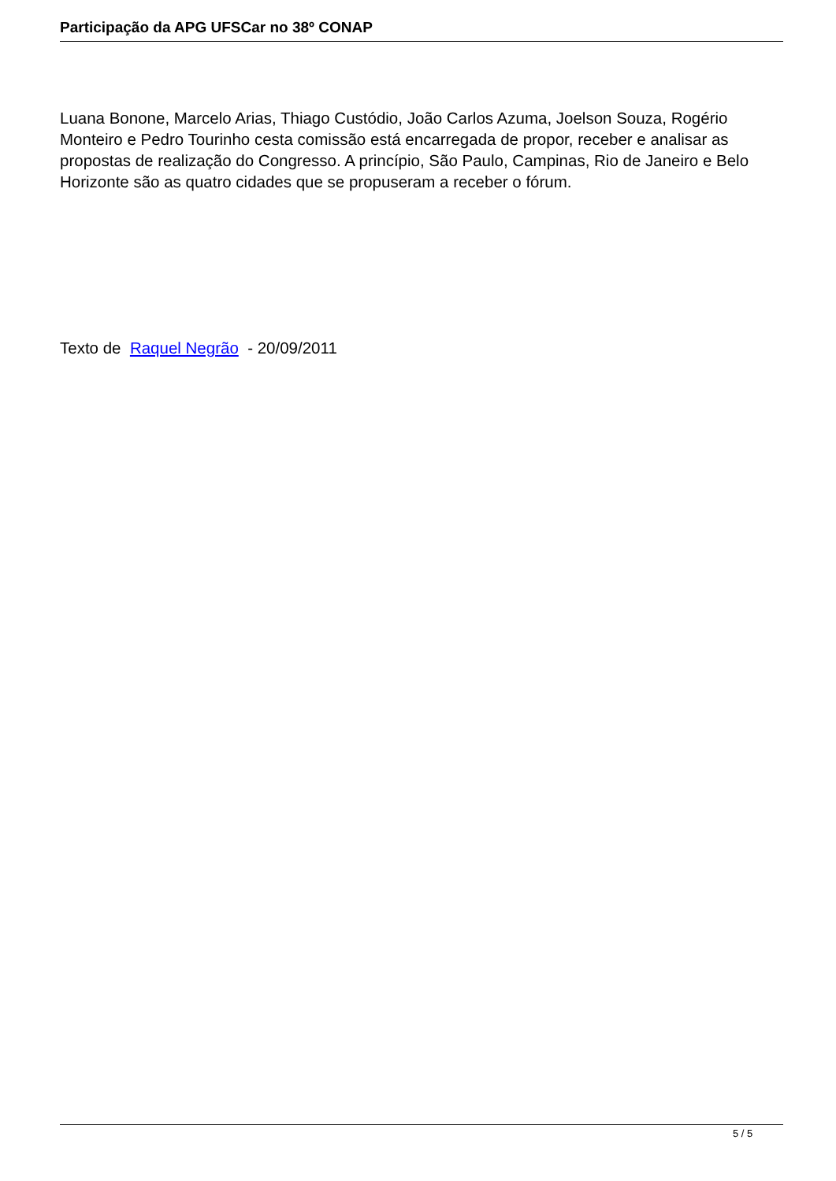Participação da APG UFSCar no 38º CONAP
Luana Bonone, Marcelo Arias, Thiago Custódio, João Carlos Azuma, Joelson Souza, Rogério Monteiro e Pedro Tourinho cesta comissão está encarregada de propor, receber e analisar as propostas de realização do Congresso. A princípio, São Paulo, Campinas, Rio de Janeiro e Belo Horizonte são as quatro cidades que se propuseram a receber o fórum.
Texto de Raquel Negrão - 20/09/2011
5 / 5